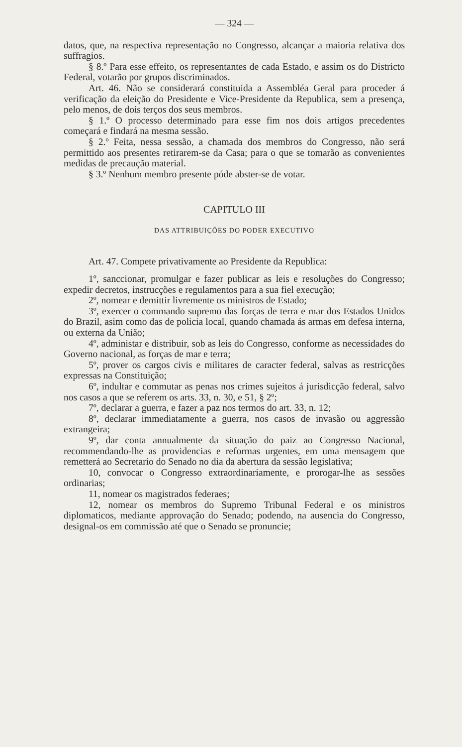— 324 —
datos, que, na respectiva representação no Congresso, alcançar a maioria relativa dos suffragios.
§ 8.º Para esse effeito, os representantes de cada Estado, e assim os do Districto Federal, votarão por grupos discriminados.
Art. 46. Não se considerará constituida a Assembléa Geral para proceder á verificação da eleição do Presidente e Vice-Presidente da Republica, sem a presença, pelo menos, de dois terços dos seus membros.
§ 1.º O processo determinado para esse fim nos dois artigos precedentes começará e findará na mesma sessão.
§ 2.º Feita, nessa sessão, a chamada dos membros do Congresso, não será permittido aos presentes retirarem-se da Casa; para o que se tomarão as convenientes medidas de precaução material.
§ 3.º Nenhum membro presente póde abster-se de votar.
CAPITULO III
DAS ATTRIBUIÇÕES DO PODER EXECUTIVO
Art. 47. Compete privativamente ao Presidente da Republica:
1º, sanccionar, promulgar e fazer publicar as leis e resoluções do Congresso; expedir decretos, instrucções e regulamentos para a sua fiel execução;
2º, nomear e demittir livremente os ministros de Estado;
3º, exercer o commando supremo das forças de terra e mar dos Estados Unidos do Brazil, asim como das de policia local, quando chamada ás armas em defesa interna, ou externa da União;
4º, administar e distribuir, sob as leis do Congresso, conforme as necessidades do Governo nacional, as forças de mar e terra;
5º, prover os cargos civis e militares de caracter federal, salvas as restricções expressas na Constituição;
6º, indultar e commutar as penas nos crimes sujeitos á jurisdicção federal, salvo nos casos a que se referem os arts. 33, n. 30, e 51, § 2º;
7º, declarar a guerra, e fazer a paz nos termos do art. 33, n. 12;
8º, declarar immediatamente a guerra, nos casos de invasão ou aggressão extrangeira;
9º, dar conta annualmente da situação do paiz ao Congresso Nacional, recommendando-lhe as providencias e reformas urgentes, em uma mensagem que remetterá ao Secretario do Senado no dia da abertura da sessão legislativa;
10, convocar o Congresso extraordinariamente, e prorogar-lhe as sessões ordinarias;
11, nomear os magistrados federaes;
12, nomear os membros do Supremo Tribunal Federal e os ministros diplomaticos, mediante approvação do Senado; podendo, na ausencia do Congresso, designal-os em commissão até que o Senado se pronuncie;